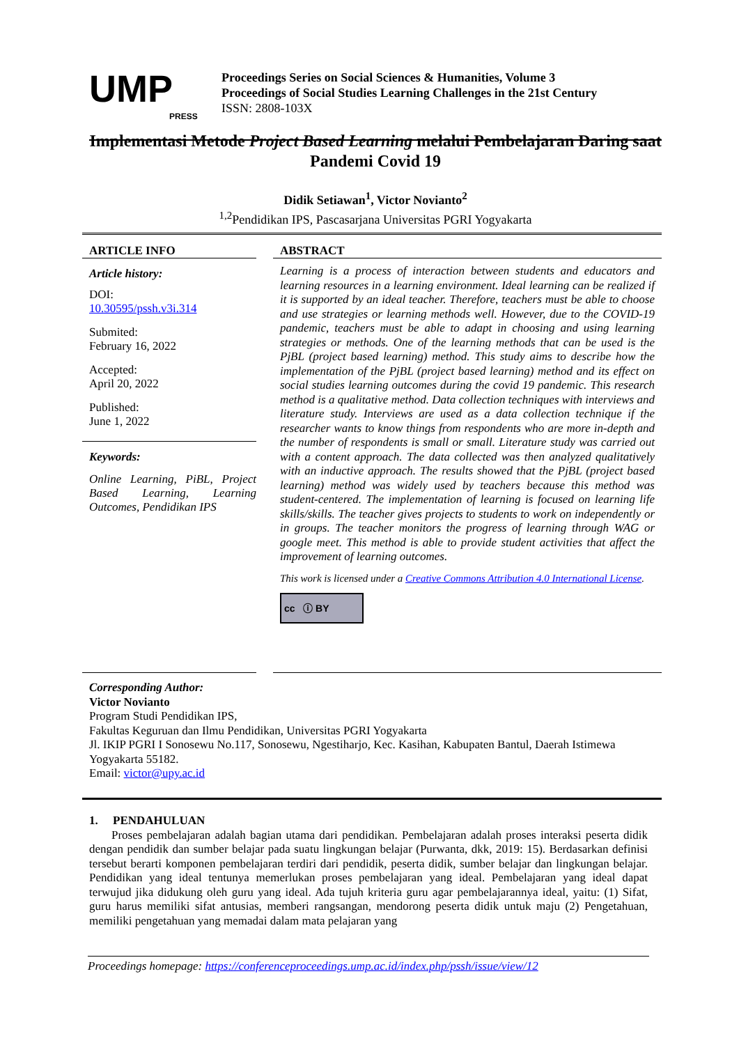UMP
PRESS
Proceedings Series on Social Sciences & Humanities, Volume 3
Proceedings of Social Studies Learning Challenges in the 21st Century
ISSN: 2808-103X
Implementasi Metode Project Based Learning melalui Pembelajaran Daring saat Pandemi Covid 19
Didik Setiawan<sup>1</sup>, Victor Novianto<sup>2</sup>
<sup>1,2</sup>Pendidikan IPS, Pascasarjana Universitas PGRI Yogyakarta
ARTICLE INFO
Article history:
DOI:
10.30595/pssh.v3i.314
Submited:
February 16, 2022
Accepted:
April 20, 2022
Published:
June 1, 2022
Keywords:
Online Learning, PiBL, Project Based Learning, Learning Outcomes, Pendidikan IPS
ABSTRACT
Learning is a process of interaction between students and educators and learning resources in a learning environment. Ideal learning can be realized if it is supported by an ideal teacher. Therefore, teachers must be able to choose and use strategies or learning methods well. However, due to the COVID-19 pandemic, teachers must be able to adapt in choosing and using learning strategies or methods. One of the learning methods that can be used is the PjBL (project based learning) method. This study aims to describe how the implementation of the PjBL (project based learning) method and its effect on social studies learning outcomes during the covid 19 pandemic. This research method is a qualitative method. Data collection techniques with interviews and literature study. Interviews are used as a data collection technique if the researcher wants to know things from respondents who are more in-depth and the number of respondents is small or small. Literature study was carried out with a content approach. The data collected was then analyzed qualitatively with an inductive approach. The results showed that the PjBL (project based learning) method was widely used by teachers because this method was student-centered. The implementation of learning is focused on learning life skills/skills. The teacher gives projects to students to work on independently or in groups. The teacher monitors the progress of learning through WAG or google meet. This method is able to provide student activities that affect the improvement of learning outcomes.
This work is licensed under a Creative Commons Attribution 4.0 International License.
cc ⓘ BY
Corresponding Author:
Victor Novianto
Program Studi Pendidikan IPS,
Fakultas Keguruan dan Ilmu Pendidikan, Universitas PGRI Yogyakarta
Jl. IKIP PGRI I Sonosewu No.117, Sonosewu, Ngestiharjo, Kec. Kasihan, Kabupaten Bantul, Daerah Istimewa Yogyakarta 55182.
Email: victor@upy.ac.id
1. PENDAHULUAN
Proses pembelajaran adalah bagian utama dari pendidikan. Pembelajaran adalah proses interaksi peserta didik dengan pendidik dan sumber belajar pada suatu lingkungan belajar (Purwanta, dkk, 2019: 15). Berdasarkan definisi tersebut berarti komponen pembelajaran terdiri dari pendidik, peserta didik, sumber belajar dan lingkungan belajar. Pendidikan yang ideal tentunya memerlukan proses pembelajaran yang ideal. Pembelajaran yang ideal dapat terwujud jika didukung oleh guru yang ideal. Ada tujuh kriteria guru agar pembelajarannya ideal, yaitu: (1) Sifat, guru harus memiliki sifat antusias, memberi rangsangan, mendorong peserta didik untuk maju (2) Pengetahuan, memiliki pengetahuan yang memadai dalam mata pelajaran yang
Proceedings homepage: https://conferenceproceedings.ump.ac.id/index.php/pssh/issue/view/12